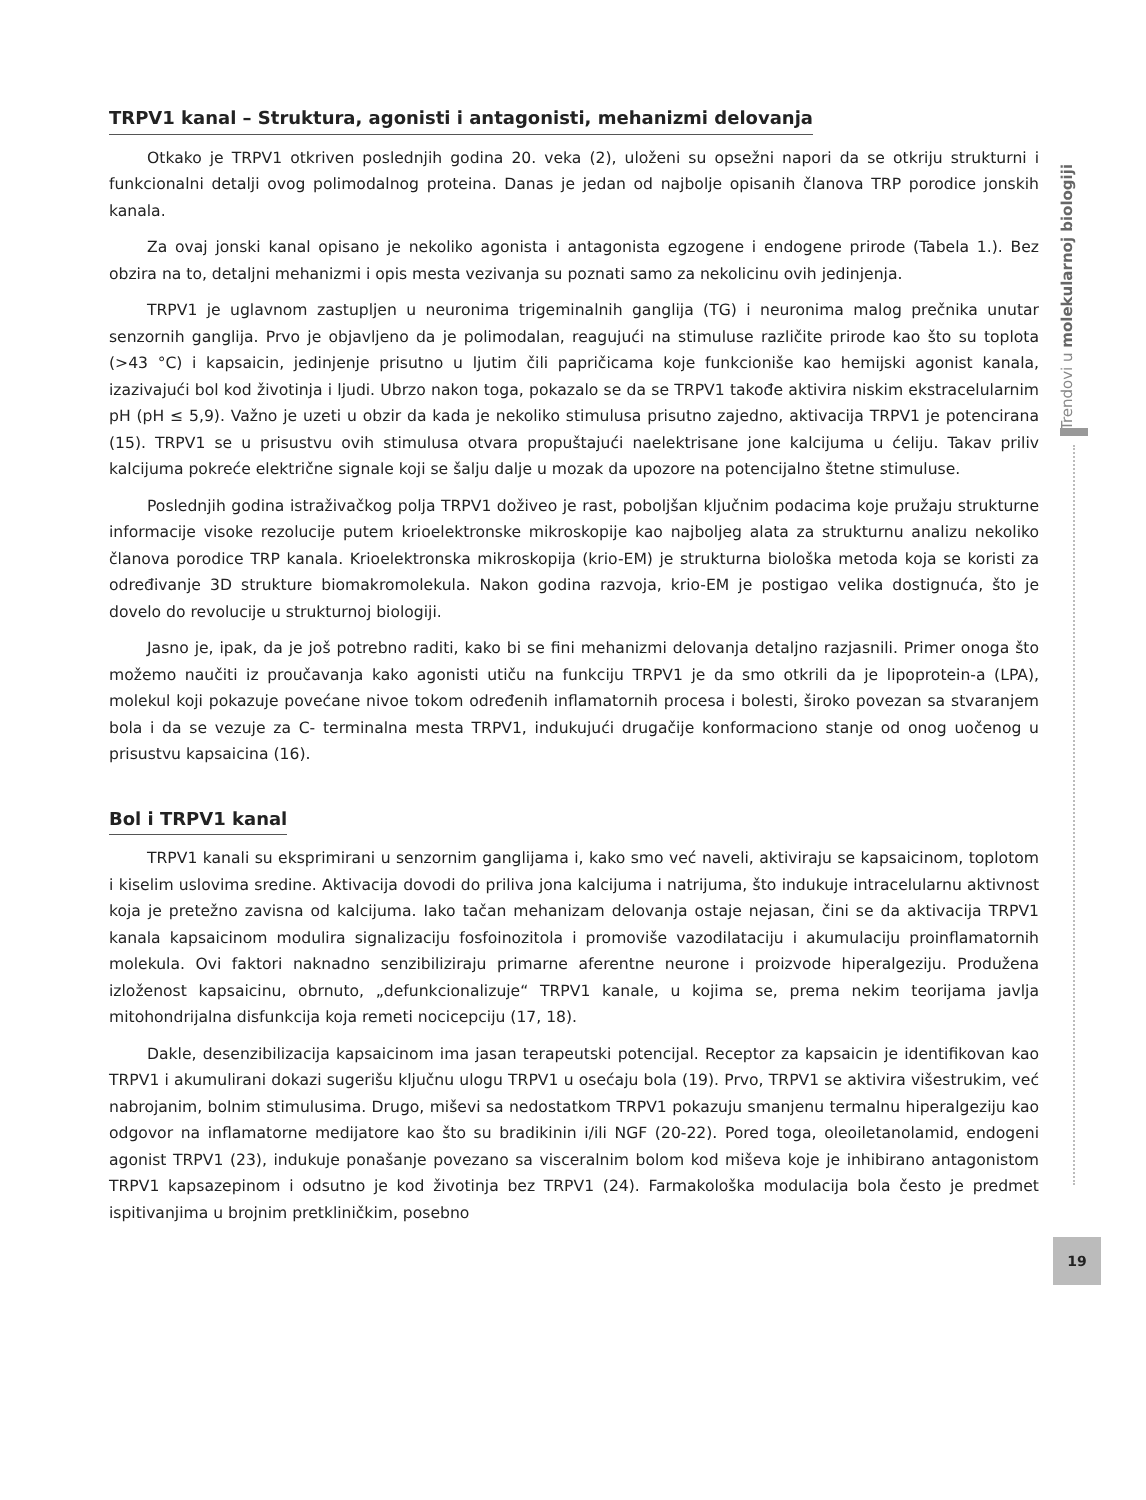Trendovi u molekularnoj biologiji
TRPV1 kanal – Struktura, agonisti i antagonisti, mehanizmi delovanja
Otkako je TRPV1 otkriven poslednjih godina 20. veka (2), uloženi su opsežni napori da se otkriju strukturni i funkcionalni detalji ovog polimodalnog proteina. Danas je jedan od najbolje opisanih članova TRP porodice jonskih kanala.
Za ovaj jonski kanal opisano je nekoliko agonista i antagonista egzogene i endogene prirode (Tabela 1.). Bez obzira na to, detaljni mehanizmi i opis mesta vezivanja su poznati samo za nekolicinu ovih jedinjenja.
TRPV1 je uglavnom zastupljen u neuronima trigeminalnih ganglija (TG) i neuronima malog prečnika unutar senzornih ganglija. Prvo je objavljeno da je polimodalan, reagujući na stimuluse različite prirode kao što su toplota (>43 °C) i kapsaicin, jedinjenje prisutno u ljutim čili papričicama koje funkcioniše kao hemijski agonist kanala, izazivajući bol kod životinja i ljudi. Ubrzo nakon toga, pokazalo se da se TRPV1 takođe aktivira niskim ekstracelularnim pH (pH ≤ 5,9). Važno je uzeti u obzir da kada je nekoliko stimulusa prisutno zajedno, aktivacija TRPV1 je potencirana (15). TRPV1 se u prisustvu ovih stimulusa otvara propuštajući naelektrisane jone kalcijuma u ćeliju. Takav priliv kalcijuma pokreće električne signale koji se šalju dalje u mozak da upozore na potencijalno štetne stimuluse.
Poslednjih godina istraživačkog polja TRPV1 doživeo je rast, poboljšan ključnim podacima koje pružaju strukturne informacije visoke rezolucije putem krioelektronske mikroskopije kao najboljeg alata za strukturnu analizu nekoliko članova porodice TRP kanala. Krioelektronska mikroskopija (krio-EM) je strukturna biološka metoda koja se koristi za određivanje 3D strukture biomakromolekula. Nakon godina razvoja, krio-EM je postigao velika dostignuća, što je dovelo do revolucije u strukturnoj biologiji.
Jasno je, ipak, da je još potrebno raditi, kako bi se fini mehanizmi delovanja detaljno razjasnili. Primer onoga što možemo naučiti iz proučavanja kako agonisti utiču na funkciju TRPV1 je da smo otkrili da je lipoprotein-a (LPA), molekul koji pokazuje povećane nivoe tokom određenih inflamatornih procesa i bolesti, široko povezan sa stvaranjem bola i da se vezuje za C- terminalna mesta TRPV1, indukujući drugačije konformaciono stanje od onog uočenog u prisustvu kapsaicina (16).
Bol i TRPV1 kanal
TRPV1 kanali su eksprimirani u senzornim ganglijama i, kako smo već naveli, aktiviraju se kapsaicinom, toplotom i kiselim uslovima sredine. Aktivacija dovodi do priliva jona kalcijuma i natrijuma, što indukuje intracelularnu aktivnost koja je pretežno zavisna od kalcijuma. Iako tačan mehanizam delovanja ostaje nejasan, čini se da aktivacija TRPV1 kanala kapsaicinom modulira signalizaciju fosfoinozitola i promoviše vazodilataciju i akumulaciju proinflamatornih molekula. Ovi faktori naknadno senzibiliziraju primarne aferentne neurone i proizvode hiperalgeziju. Produžena izloženost kapsaicinu, obrnuto, „defunkcionalizuje“ TRPV1 kanale, u kojima se, prema nekim teorijama javlja mitohondrijalna disfunkcija koja remeti nocicepciju (17, 18).
Dakle, desenzibilizacija kapsaicinom ima jasan terapeutski potencijal. Receptor za kapsaicin je identifikovan kao TRPV1 i akumulirani dokazi sugerišu ključnu ulogu TRPV1 u osećaju bola (19). Prvo, TRPV1 se aktivira višestrukim, već nabrojanim, bolnim stimulusima. Drugo, miševi sa nedostatkom TRPV1 pokazuju smanjenu termalnu hiperalgeziju kao odgovor na inflamatorne medijatore kao što su bradikinin i/ili NGF (20-22). Pored toga, oleoiletanolamid, endogeni agonist TRPV1 (23), indukuje ponašanje povezano sa visceralnim bolom kod miševa koje je inhibirano antagonistom TRPV1 kapsazepinom i odsutno je kod životinja bez TRPV1 (24). Farmakološka modulacija bola često je predmet ispitivanjima u brojnim pretkliničkim, posebno
19